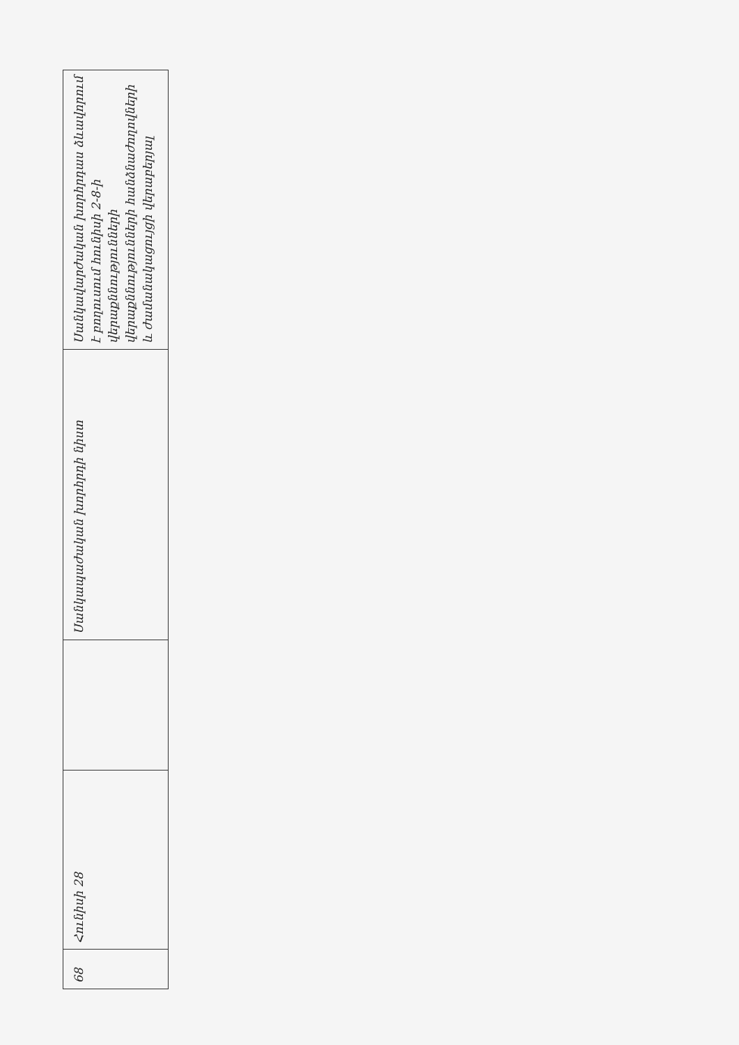| 68 | Հունիսի 28 | | Սանկապաժական խորհրդի նիստ | Սանկավարժական խորհրդաս ձևավորում է բողուսում հունիսի 2-8-ի վերաքննությունների վերաքննությունների հանձնաժողովների և ժամանակացույցի վերաբերյալ |